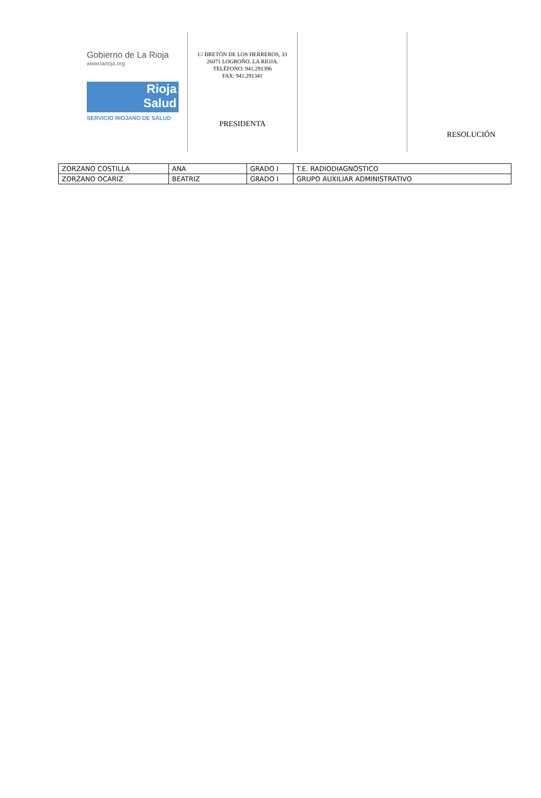Gobierno de La Rioja
www.larioja.org
Rioja
Salud
SERVICIO RIOJANO DE SALUD
C/ BRETÓN DE LOS HERREROS, 33
26071 LOGROÑO. LA RIOJA.
TELÉFONO: 941.291396
FAX: 941.291341
PRESIDENTA
RESOLUCIÓN
| ZORZANO COSTILLA | ANA | GRADO I | T.E. RADIODIAGNÓSTICO |
| ZORZANO OCARIZ | BEATRIZ | GRADO I | GRUPO AUXILIAR ADMINISTRATIVO |